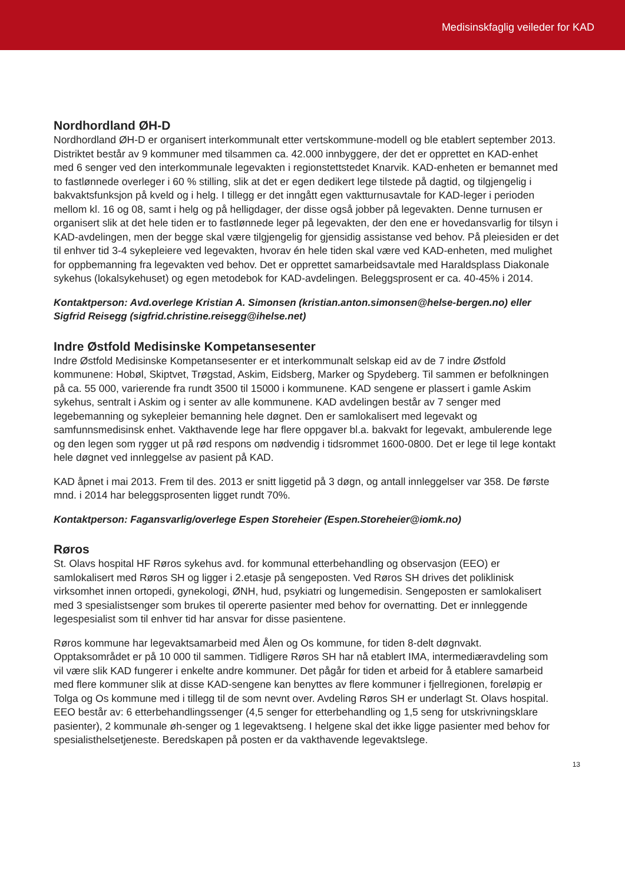Medisinskfaglig veileder for KAD
Nordhordland ØH-D
Nordhordland ØH-D er organisert interkommunalt etter vertskommune-modell og ble etablert september 2013. Distriktet består av 9 kommuner med tilsammen ca. 42.000 innbyggere, der det er opprettet en KAD-enhet med 6 senger ved den interkommunale legevakten i regionstettstedet Knarvik. KAD-enheten er bemannet med to fastlønnede overleger i 60 % stilling, slik at det er egen dedikert lege tilstede på dagtid, og tilgjengelig i bakvaktsfunksjon på kveld og i helg. I tillegg er det inngått egen vaktturnusavtale for KAD-leger i perioden mellom kl. 16 og 08, samt i helg og på helligdager, der disse også jobber på legevakten. Denne turnusen er organisert slik at det hele tiden er to fastlønnede leger på legevakten, der den ene er hovedansvarlig for tilsyn i KAD-avdelingen, men der begge skal være tilgjengelig for gjensidig assistanse ved behov. På pleiesiden er det til enhver tid 3-4 sykepleiere ved legevakten, hvorav én hele tiden skal være ved KAD-enheten, med mulighet for oppbemanning fra legevakten ved behov. Det er opprettet samarbeidsavtale med Haraldsplass Diakonale sykehus (lokalsykehuset) og egen metodebok for KAD-avdelingen. Beleggsprosent er ca. 40-45% i 2014.
Kontaktperson: Avd.overlege Kristian A. Simonsen (kristian.anton.simonsen@helse-bergen.no) eller Sigfrid Reisegg (sigfrid.christine.reisegg@ihelse.net)
Indre Østfold Medisinske Kompetansesenter
Indre Østfold Medisinske Kompetansesenter er et interkommunalt selskap eid av de 7 indre Østfold kommunene: Hobøl, Skiptvet, Trøgstad, Askim, Eidsberg, Marker og Spydeberg. Til sammen er befolkningen på ca. 55 000, varierende fra rundt 3500 til 15000 i kommunene. KAD sengene er plassert i gamle Askim sykehus, sentralt i Askim og i senter av alle kommunene. KAD avdelingen består av 7 senger med legebemanning og sykepleier bemanning hele døgnet. Den er samlokalisert med legevakt og samfunnsmedisinsk enhet. Vakthavende lege har flere oppgaver bl.a. bakvakt for legevakt, ambulerende lege og den legen som rygger ut på rød respons om nødvendig i tidsrommet 1600-0800. Det er lege til lege kontakt hele døgnet ved innleggelse av pasient på KAD.
KAD åpnet i mai 2013. Frem til des. 2013 er snitt liggetid på 3 døgn, og antall innleggelser var 358. De første mnd. i 2014 har beleggsprosenten ligget rundt 70%.
Kontaktperson: Fagansvarlig/overlege Espen Storeheier (Espen.Storeheier@iomk.no)
Røros
St. Olavs hospital HF Røros sykehus avd. for kommunal etterbehandling og observasjon (EEO) er samlokalisert med Røros SH og ligger i 2.etasje på sengeposten. Ved Røros SH drives det poliklinisk virksomhet innen ortopedi, gynekologi, ØNH, hud, psykiatri og lungemedisin. Sengeposten er samlokalisert med 3 spesialistsenger som brukes til opererte pasienter med behov for overnatting. Det er innleggende legespesialist som til enhver tid har ansvar for disse pasientene.
Røros kommune har legevaktsamarbeid med Ålen og Os kommune, for tiden 8-delt døgnvakt. Opptaksområdet er på 10 000 til sammen. Tidligere Røros SH har nå etablert IMA, intermediæravdeling som vil være slik KAD fungerer i enkelte andre kommuner. Det pågår for tiden et arbeid for å etablere samarbeid med flere kommuner slik at disse KAD-sengene kan benyttes av flere kommuner i fjellregionen, foreløpig er Tolga og Os kommune med i tillegg til de som nevnt over. Avdeling Røros SH er underlagt St. Olavs hospital. EEO består av: 6 etterbehandlingssenger (4,5 senger for etterbehandling og 1,5 seng for utskrivningsklare pasienter), 2 kommunale øh-senger og 1 legevaktseng. I helgene skal det ikke ligge pasienter med behov for spesialisthelsetjeneste. Beredskapen på posten er da vakthavende legevaktslege.
13